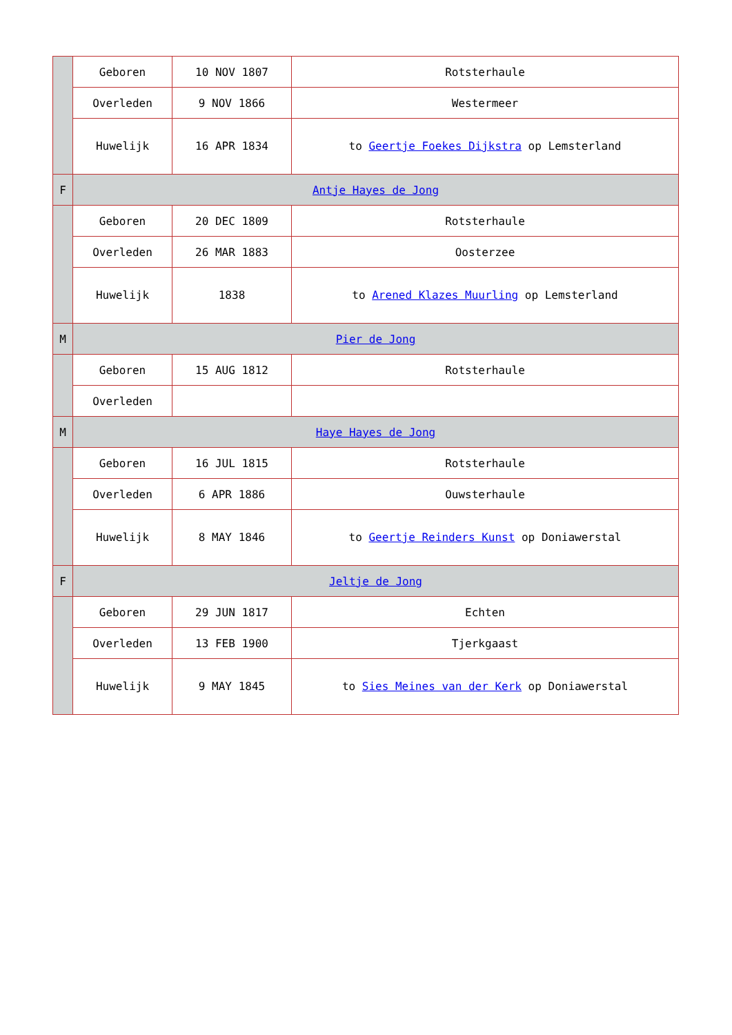| | Geboren | 10 NOV 1807 | Rotsterhaule |
| | Overleden | 9 NOV 1866 | Westermeer |
| | Huwelijk | 16 APR 1834 | to Geertje Foekes Dijkstra op Lemsterland |
| F | Antje Hayes de Jong | | |
| | Geboren | 20 DEC 1809 | Rotsterhaule |
| | Overleden | 26 MAR 1883 | Oosterzee |
| | Huwelijk | 1838 | to Arened Klazes Muurling op Lemsterland |
| M | Pier de Jong | | |
| | Geboren | 15 AUG 1812 | Rotsterhaule |
| | Overleden | | |
| M | Haye Hayes de Jong | | |
| | Geboren | 16 JUL 1815 | Rotsterhaule |
| | Overleden | 6 APR 1886 | Ouwsterhaule |
| | Huwelijk | 8 MAY 1846 | to Geertje Reinders Kunst op Doniawerstal |
| F | Jeltje de Jong | | |
| | Geboren | 29 JUN 1817 | Echten |
| | Overleden | 13 FEB 1900 | Tjerkgaast |
| | Huwelijk | 9 MAY 1845 | to Sies Meines van der Kerk op Doniawerstal |